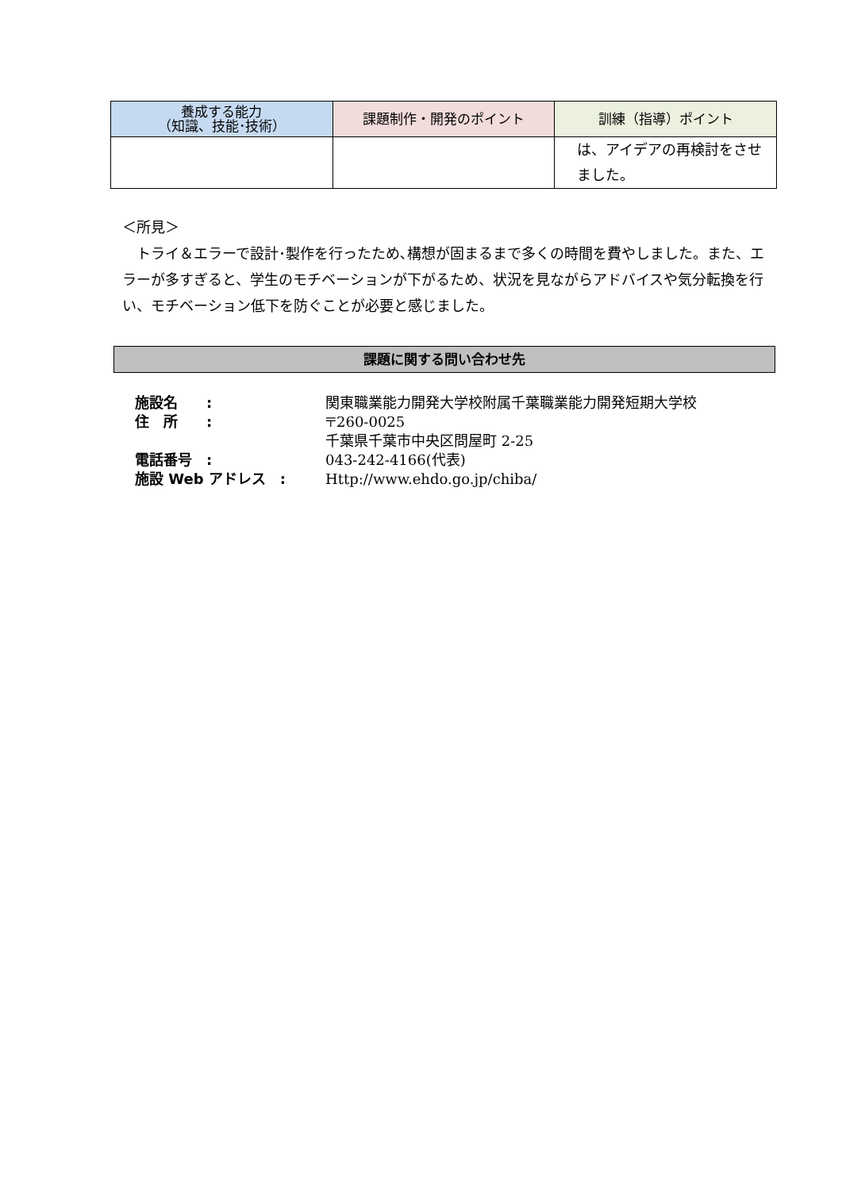| 養成する能力 （知識、技能･技術） | 課題制作・開発のポイント | 訓練（指導）ポイント |
| --- | --- | --- |
| | | は、アイデアの再検討をさせました。 |
＜所見＞
　トライ＆エラーで設計･製作を行ったため､構想が固まるまで多くの時間を費やしました。また、エラーが多すぎると、学生のモチベーションが下がるため、状況を見ながらアドバイスや気分転換を行い、モチベーション低下を防ぐことが必要と感じました。
課題に関する問い合わせ先
| 施設名 : | 関東職業能力開発大学校附属千葉職業能力開発短期大学校 |
| 住 所 : | 〒260-0025 |
| | 千葉県千葉市中央区問屋町 2-25 |
| 電話番号 : | 043-242-4166(代表) |
| 施設 Web アドレス : | Http://www.ehdo.go.jp/chiba/ |